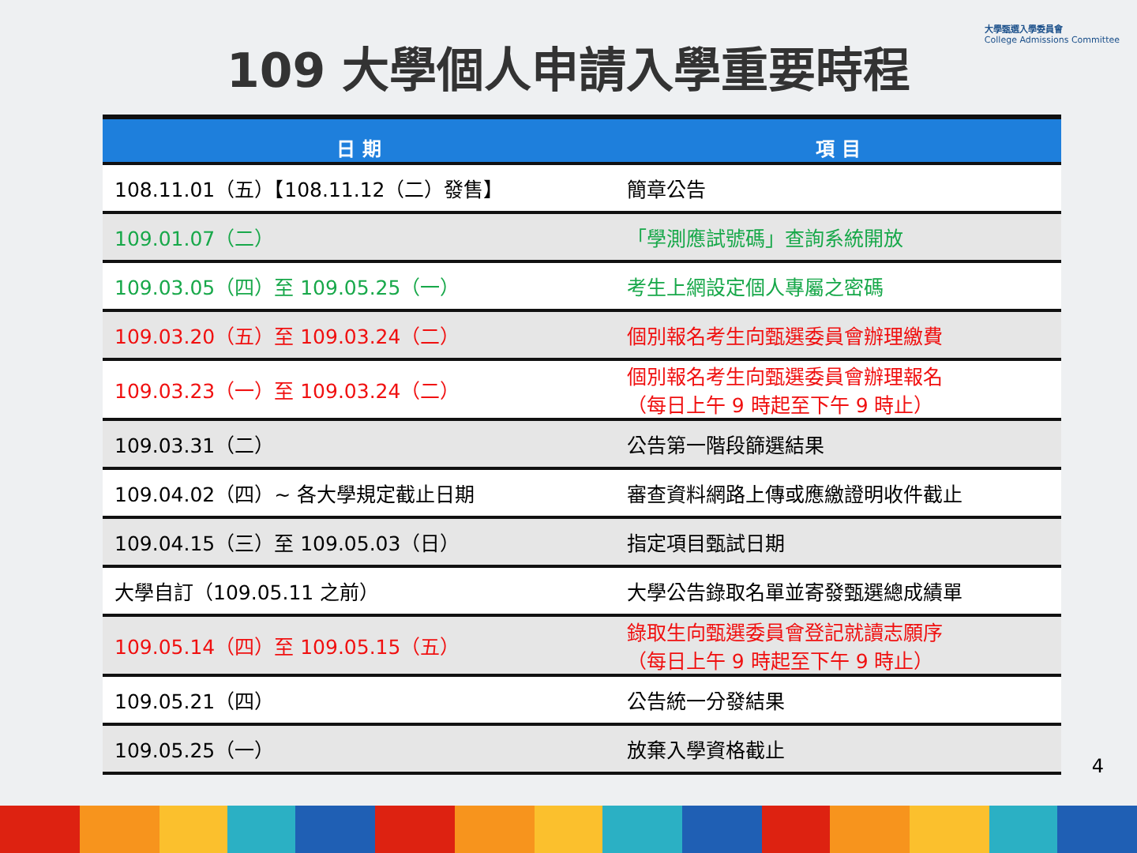大學甄選入學委員會
College Admissions Committee
109 大學個人申請入學重要時程
| 日 期 | 項 目 |
| --- | --- |
| 108.11.01（五）【108.11.12（二）發售】 | 簡章公告 |
| 109.01.07（二） | 「學測應試號碼」查詢系統開放 |
| 109.03.05（四）至 109.05.25（一） | 考生上網設定個人專屬之密碼 |
| 109.03.20（五）至 109.03.24（二） | 個別報名考生向甄選委員會辦理繳費 |
| 109.03.23（一）至 109.03.24（二） | 個別報名考生向甄選委員會辦理報名 （每日上午 9 時起至下午 9 時止） |
| 109.03.31（二） | 公告第一階段篩選結果 |
| 109.04.02（四）~ 各大學規定截止日期 | 審查資料網路上傳或應繳證明收件截止 |
| 109.04.15（三）至 109.05.03（日） | 指定項目甄試日期 |
| 大學自訂（109.05.11 之前） | 大學公告錄取名單並寄發甄選總成績單 |
| 109.05.14（四）至 109.05.15（五） | 錄取生向甄選委員會登記就讀志願序 （每日上午 9 時起至下午 9 時止） |
| 109.05.21（四） | 公告統一分發結果 |
| 109.05.25（一） | 放棄入學資格截止 |
4